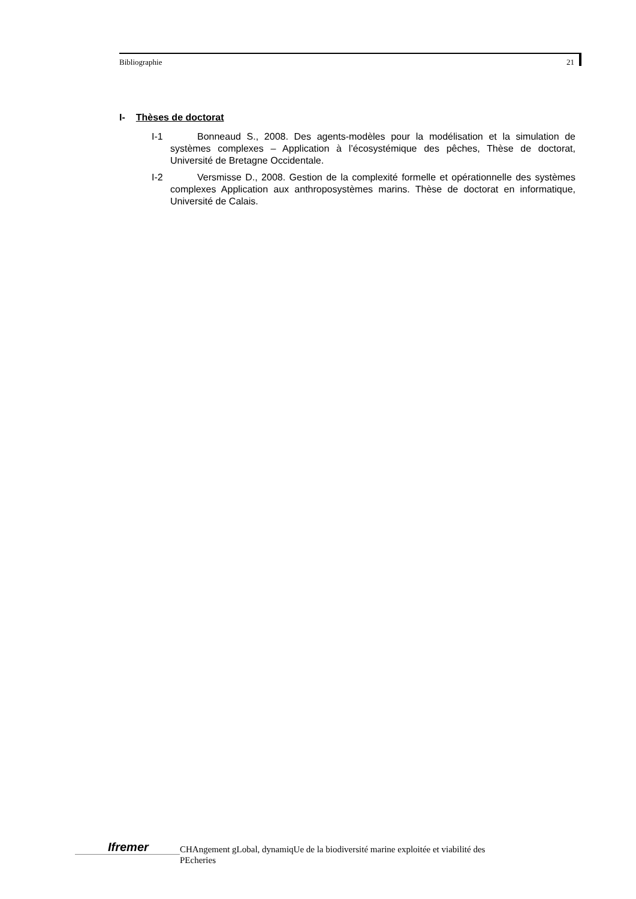Bibliographie 21
I- Thèses de doctorat
I-1 Bonneaud S., 2008. Des agents-modèles pour la modélisation et la simulation de systèmes complexes – Application à l’écosystémique des pêches, Thèse de doctorat, Université de Bretagne Occidentale.
I-2 Versmisse D., 2008. Gestion de la complexité formelle et opérationnelle des systèmes complexes Application aux anthroposystèmes marins. Thèse de doctorat en informatique, Université de Calais.
Ifremer
CHAngement gLobal, dynamiqUe de la biodiversité marine exploitée et viabilité des
PEcheries